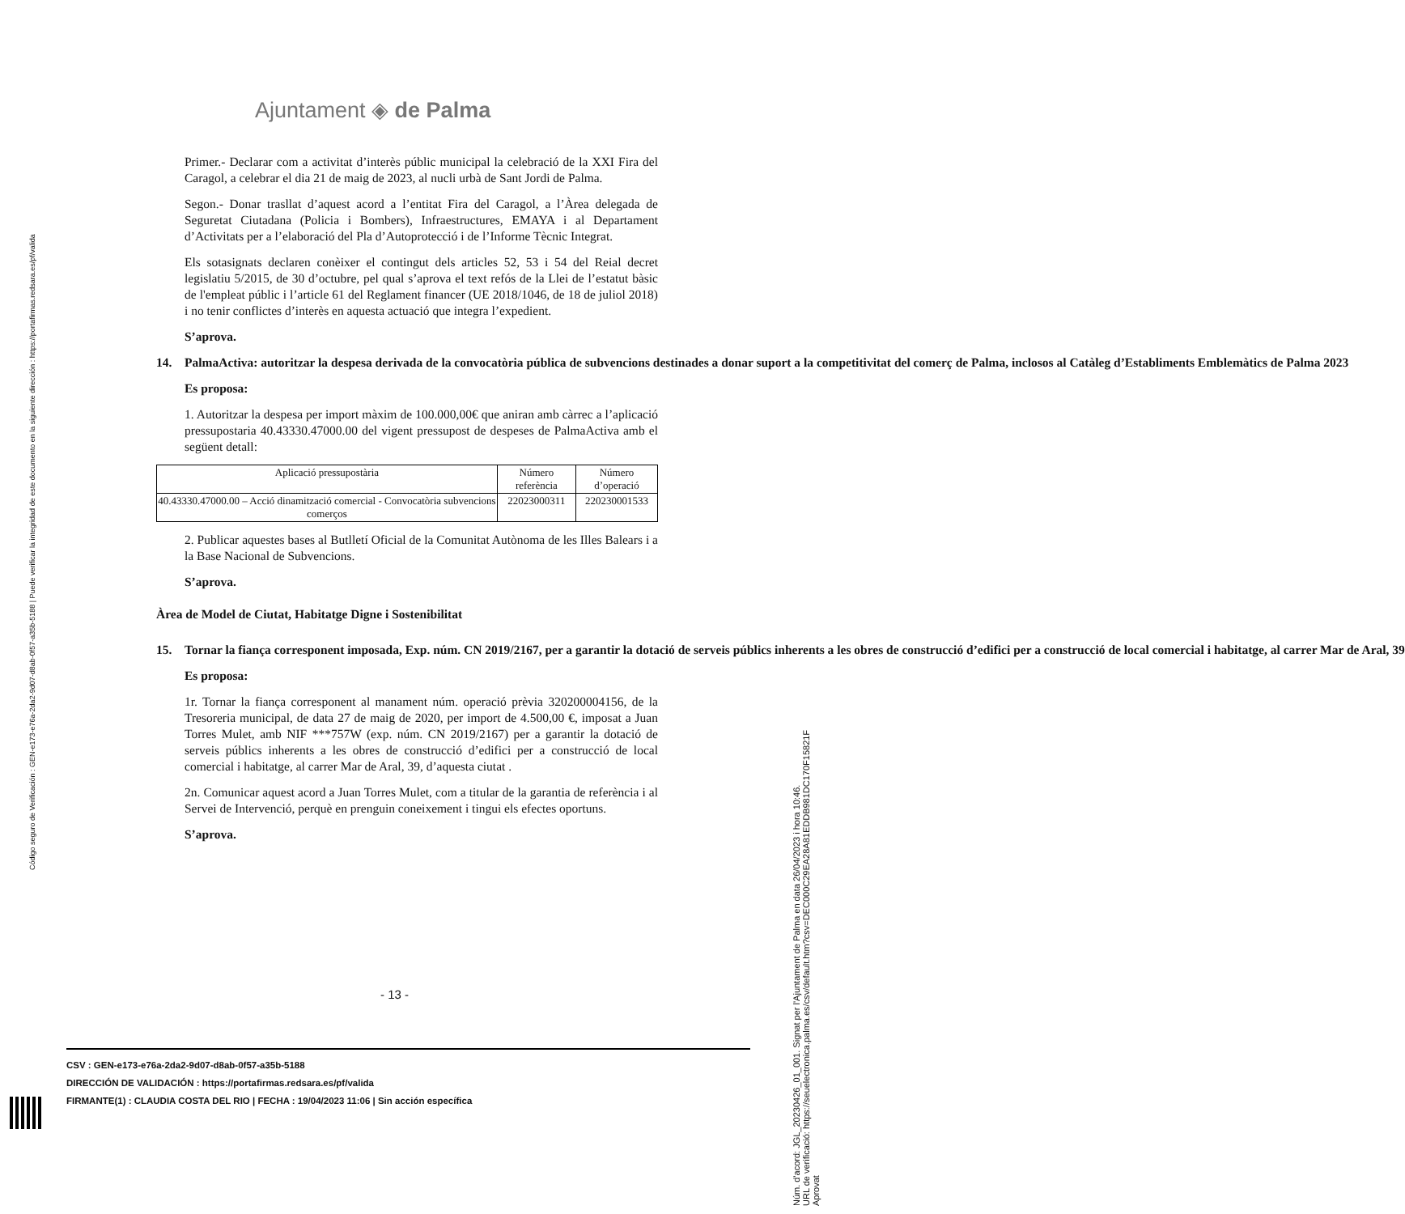Ajuntament ◈ de Palma
Primer.- Declarar com a activitat d’interès públic municipal la celebració de la XXI Fira del Caragol, a celebrar el dia 21 de maig de 2023, al nucli urbà de Sant Jordi de Palma.
Segon.- Donar trasllat d’aquest acord a l’entitat Fira del Caragol, a l’Àrea delegada de Seguretat Ciutadana (Policia i Bombers), Infraestructures, EMAYA i al Departament d’Activitats per a l’elaboració del Pla d’Autoprotecció i de l’Informe Tècnic Integrat.
Els sotasignats declaren conèixer el contingut dels articles 52, 53 i 54 del Reial decret legislatiu 5/2015, de 30 d’octubre, pel qual s’aprova el text refós de la Llei de l’estatut bàsic de l'empleat públic i l’article 61 del Reglament financer (UE 2018/1046, de 18 de juliol 2018) i no tenir conflictes d’interès en aquesta actuació que integra l’expedient.
S’aprova.
14. PalmaActiva: autoritzar la despesa derivada de la convocatòria pública de subvencions destinades a donar suport a la competitivitat del comerç de Palma, inclosos al Catàleg d’Establiments Emblemàtics de Palma 2023
Es proposa:
1. Autoritzar la despesa per import màxim de 100.000,00€ que aniran amb càrrec a l’aplicació pressupostaria 40.43330.47000.00 del vigent pressupost de despeses de PalmaActiva amb el següent detall:
| Aplicació pressupostària | Número referència | Número d’operació |
| --- | --- | --- |
| 40.43330.47000.00 – Acció dinamització comercial - Convocatòria subvencions comerços | 22023000311 | 220230001533 |
2. Publicar aquestes bases al Butlletí Oficial de la Comunitat Autònoma de les Illes Balears i a la Base Nacional de Subvencions.
S’aprova.
Àrea de Model de Ciutat, Habitatge Digne i Sostenibilitat
15. Tornar la fiança corresponent imposada, Exp. núm. CN 2019/2167, per a garantir la dotació de serveis públics inherents a les obres de construcció d’edifici per a construcció de local comercial i habitatge, al carrer Mar de Aral, 39
Es proposa:
1r. Tornar la fiança corresponent al manament núm. operació prèvia 320200004156, de la Tresoreria municipal, de data 27 de maig de 2020, per import de 4.500,00 €, imposat a Juan Torres Mulet, amb NIF ***757W (exp. núm. CN 2019/2167) per a garantir la dotació de serveis públics inherents a les obres de construcció d’edifici per a construcció de local comercial i habitatge, al carrer Mar de Aral, 39, d’aquesta ciutat .
2n. Comunicar aquest acord a Juan Torres Mulet, com a titular de la garantia de referència i al Servei de Intervenció, perquè en prenguin coneixement i tingui els efectes oportuns.
S’aprova.
- 13 -
CSV : GEN-e173-e76a-2da2-9d07-d8ab-0f57-a35b-5188
DIRECCIÓN DE VALIDACIÓN : https://portafirmas.redsara.es/pf/valida
FIRMANTE(1) : CLAUDIA COSTA DEL RIO | FECHA : 19/04/2023 11:06 | Sin acción específica
Código seguro de Verificación : GEN-e173-e76a-2da2-9d07-d8ab-0f57-a35b-5188 | Puede verificar la integridad de este documento en la siguiente dirección : https://portafirmas.redsara.es/pf/valida
Núm. d'acord: JGL_20230426_01_001. Signat per l'Ajuntament de Palma en data 26/04/2023 i hora 10:46.
URL de verificació: https://seuelectronica.palma.es/csv/default.htm?csv=DEC000C29EA28A81EDDB981DC170F15821F
Aprovat